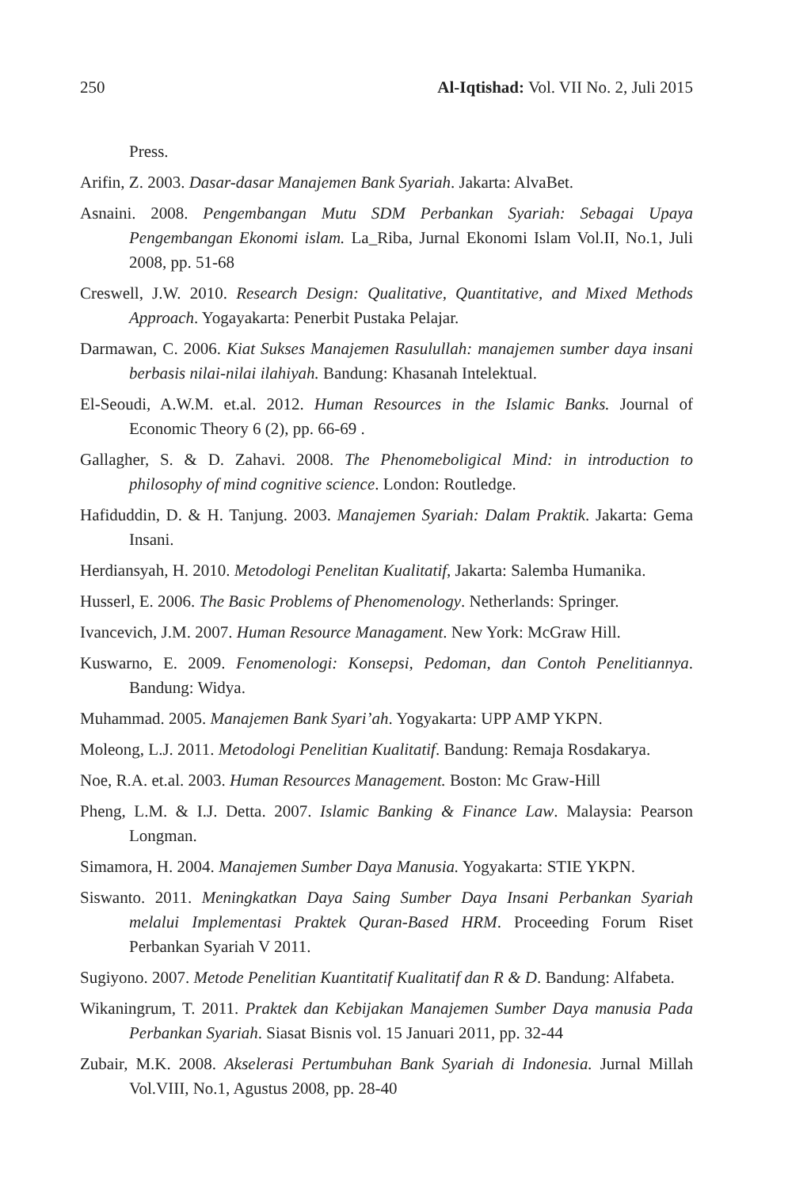250 Al-Iqtishad: Vol. VII No. 2, Juli 2015
Press.
Arifin, Z. 2003. Dasar-dasar Manajemen Bank Syariah. Jakarta: AlvaBet.
Asnaini. 2008. Pengembangan Mutu SDM Perbankan Syariah: Sebagai Upaya Pengembangan Ekonomi islam. La_Riba, Jurnal Ekonomi Islam Vol.II, No.1, Juli 2008, pp. 51-68
Creswell, J.W. 2010. Research Design: Qualitative, Quantitative, and Mixed Methods Approach. Yogayakarta: Penerbit Pustaka Pelajar.
Darmawan, C. 2006. Kiat Sukses Manajemen Rasulullah: manajemen sumber daya insani berbasis nilai-nilai ilahiyah. Bandung: Khasanah Intelektual.
El-Seoudi, A.W.M. et.al. 2012. Human Resources in the Islamic Banks. Journal of Economic Theory 6 (2), pp. 66-69 .
Gallagher, S. & D. Zahavi. 2008. The Phenomeboligical Mind: in introduction to philosophy of mind cognitive science. London: Routledge.
Hafiduddin, D. & H. Tanjung. 2003. Manajemen Syariah: Dalam Praktik. Jakarta: Gema Insani.
Herdiansyah, H. 2010. Metodologi Penelitan Kualitatif, Jakarta: Salemba Humanika.
Husserl, E. 2006. The Basic Problems of Phenomenology. Netherlands: Springer.
Ivancevich, J.M. 2007. Human Resource Managament. New York: McGraw Hill.
Kuswarno, E. 2009. Fenomenologi: Konsepsi, Pedoman, dan Contoh Penelitiannya. Bandung: Widya.
Muhammad. 2005. Manajemen Bank Syari’ah. Yogyakarta: UPP AMP YKPN.
Moleong, L.J. 2011. Metodologi Penelitian Kualitatif. Bandung: Remaja Rosdakarya.
Noe, R.A. et.al. 2003. Human Resources Management. Boston: Mc Graw-Hill
Pheng, L.M. & I.J. Detta. 2007. Islamic Banking & Finance Law. Malaysia: Pearson Longman.
Simamora, H. 2004. Manajemen Sumber Daya Manusia. Yogyakarta: STIE YKPN.
Siswanto. 2011. Meningkatkan Daya Saing Sumber Daya Insani Perbankan Syariah melalui Implementasi Praktek Quran-Based HRM. Proceeding Forum Riset Perbankan Syariah V 2011.
Sugiyono. 2007. Metode Penelitian Kuantitatif Kualitatif dan R & D. Bandung: Alfabeta.
Wikaningrum, T. 2011. Praktek dan Kebijakan Manajemen Sumber Daya manusia Pada Perbankan Syariah. Siasat Bisnis vol. 15 Januari 2011, pp. 32-44
Zubair, M.K. 2008. Akselerasi Pertumbuhan Bank Syariah di Indonesia. Jurnal Millah Vol.VIII, No.1, Agustus 2008, pp. 28-40